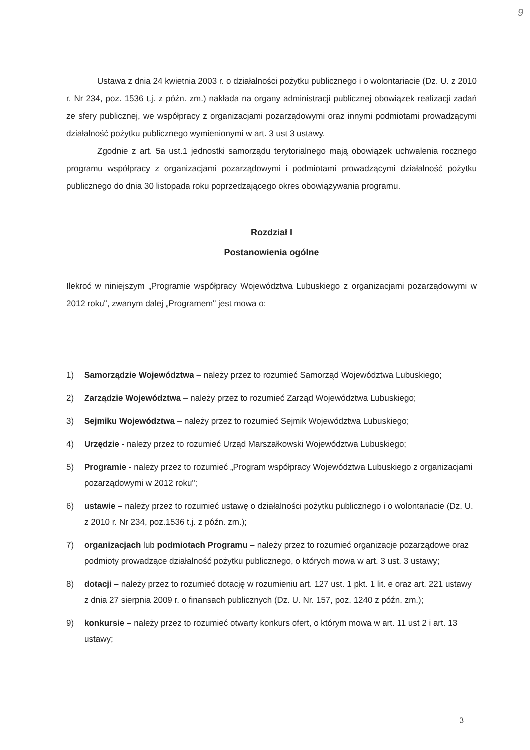9
Ustawa z dnia 24 kwietnia 2003 r. o działalności pożytku publicznego i o wolontariacie (Dz. U. z 2010 r. Nr 234, poz. 1536 t.j. z późn. zm.) nakłada na organy administracji publicznej obowiązek realizacji zadań ze sfery publicznej, we współpracy z organizacjami pozarządowymi oraz innymi podmiotami prowadzącymi działalność pożytku publicznego wymienionymi w art. 3 ust 3 ustawy.
Zgodnie z art. 5a ust.1 jednostki samorządu terytorialnego mają obowiązek uchwalenia rocznego programu współpracy z organizacjami pozarządowymi i podmiotami prowadzącymi działalność pożytku publicznego do dnia 30 listopada roku poprzedzającego okres obowiązywania programu.
Rozdział I
Postanowienia ogólne
Ilekroć w niniejszym „Programie współpracy Województwa Lubuskiego z organizacjami pozarządowymi w 2012 roku", zwanym dalej „Programem" jest mowa o:
1) Samorządzie Województwa – należy przez to rozumieć Samorząd Województwa Lubuskiego;
2) Zarządzie Województwa – należy przez to rozumieć Zarząd Województwa Lubuskiego;
3) Sejmiku Województwa – należy przez to rozumieć Sejmik Województwa Lubuskiego;
4) Urzędzie - należy przez to rozumieć Urząd Marszałkowski Województwa Lubuskiego;
5) Programie - należy przez to rozumieć „Program współpracy Województwa Lubuskiego z organizacjami pozarządowymi w 2012 roku";
6) ustawie – należy przez to rozumieć ustawę o działalności pożytku publicznego i o wolontariacie (Dz. U. z 2010 r. Nr 234, poz.1536 t.j. z późn. zm.);
7) organizacjach lub podmiotach Programu – należy przez to rozumieć organizacje pozarządowe oraz podmioty prowadzące działalność pożytku publicznego, o których mowa w art. 3 ust. 3 ustawy;
8) dotacji – należy przez to rozumieć dotację w rozumieniu art. 127 ust. 1 pkt. 1 lit. e oraz art. 221 ustawy z dnia 27 sierpnia 2009 r. o finansach publicznych (Dz. U. Nr. 157, poz. 1240 z późn. zm.);
9) konkursie – należy przez to rozumieć otwarty konkurs ofert, o którym mowa w art. 11 ust 2 i art. 13 ustawy;
3